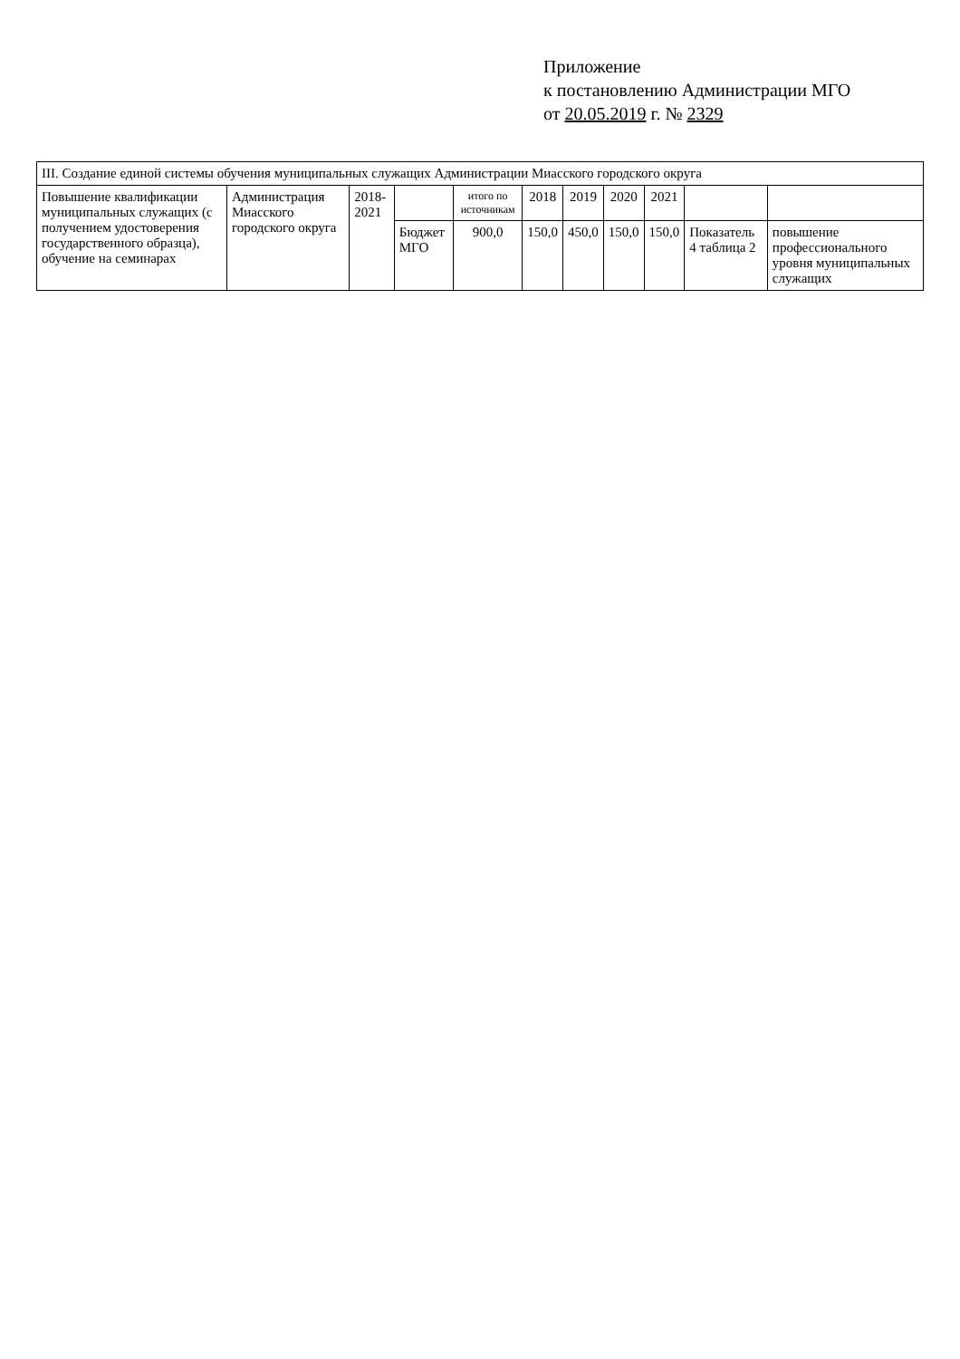Приложение
к постановлению Администрации МГО
от 20.05.2019 г. № 2329
| III. Создание единой системы обучения муниципальных служащих Администрации Миасского городского округа | | | | | | | | | | |
| Повышение квалификации муниципальных служащих (с получением удостоверения государственного образца), обучение на семинарах | Администрация Миасского городского округа | 2018-2021 | | итого по источникам | 2018 | 2019 | 2020 | 2021 | | |
| | | | Бюджет МГО | 900,0 | 150,0 | 450,0 | 150,0 | 150,0 | Показатель 4 таблица 2 | повышение профессионального уровня муниципальных служащих |